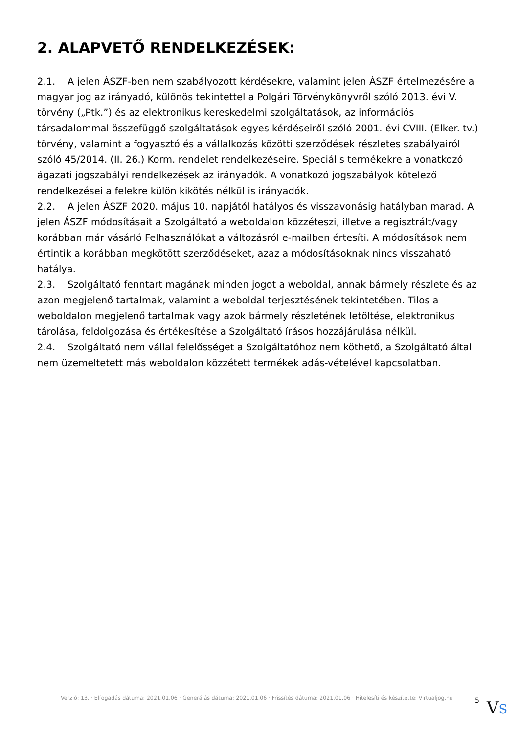2. ALAPVETŐ RENDELKEZÉSEK:
2.1. A jelen ÁSZF-ben nem szabályozott kérdésekre, valamint jelen ÁSZF értelmezésére a magyar jog az irányadó, különös tekintettel a Polgári Törvénykönyvről szóló 2013. évi V. törvény („Ptk.”) és az elektronikus kereskedelmi szolgáltatások, az információs társadalommal összefüggő szolgáltatások egyes kérdéseiről szóló 2001. évi CVIII. (Elker. tv.) törvény, valamint a fogyasztó és a vállalkozás közötti szerződések részletes szabályairól szóló 45/2014. (II. 26.) Korm. rendelet rendelkezéseire. Speciális termékekre a vonatkozó ágazati jogszabályi rendelkezések az irányadók. A vonatkozó jogszabályok kötelező rendelkezései a felekre külön kikötés nélkül is irányadók.
2.2. A jelen ÁSZF 2020. május 10. napjától hatályos és visszavonásig hatályban marad. A jelen ÁSZF módosításait a Szolgáltató a weboldalon közzéteszi, illetve a regisztrált/vagy korábban már vásárló Felhasználókat a változásról e-mailben értesíti. A módosítások nem értintik a korábban megkötött szerződéseket, azaz a módosításoknak nincs visszaható hatálya.
2.3. Szolgáltató fenntart magának minden jogot a weboldal, annak bármely részlete és az azon megjelenő tartalmak, valamint a weboldal terjesztésének tekintetében. Tilos a weboldalon megjelenő tartalmak vagy azok bármely részletének letöltése, elektronikus tárolása, feldolgozása és értékesítése a Szolgáltató írásos hozzájárulása nélkül.
2.4. Szolgáltató nem vállal felelősséget a Szolgáltatóhoz nem köthető, a Szolgáltató által nem üzemeltetett más weboldalon közzétett termékek adás-vételével kapcsolatban.
Verzió: 13. · Elfogadás dátuma: 2021.01.06 · Generálás dátuma: 2021.01.06 · Frissítés dátuma: 2021.01.06 · Hitelesíti és készítette: Virtualjog.hu
5
VS